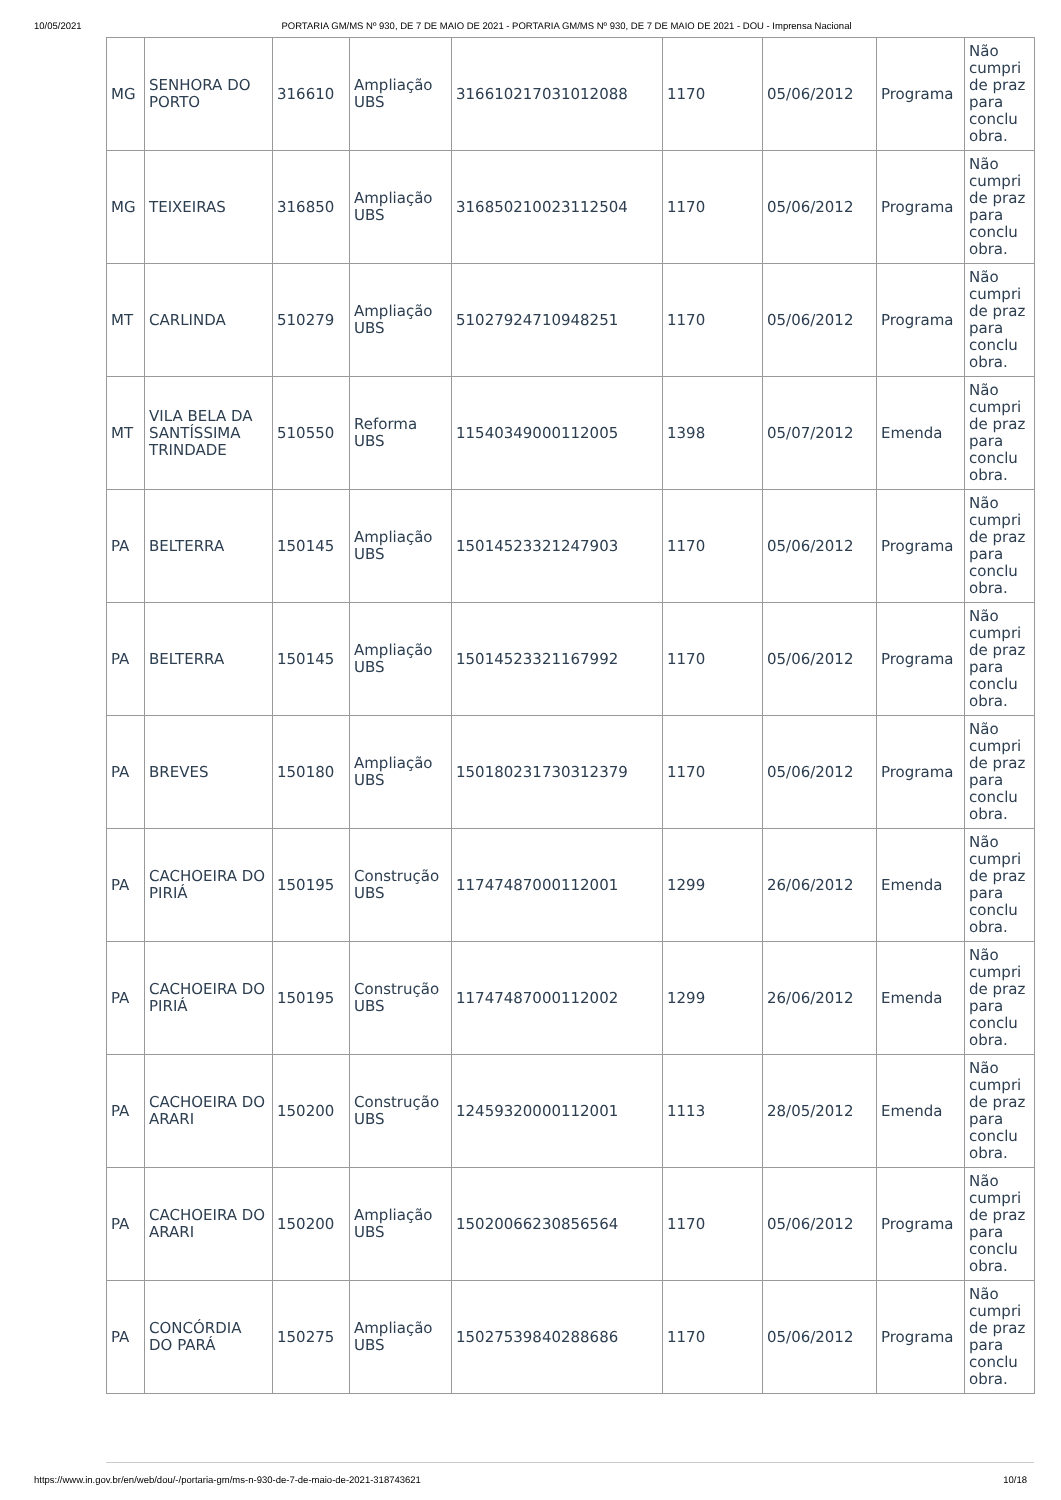10/05/2021 PORTARIA GM/MS Nº 930, DE 7 DE MAIO DE 2021 - PORTARIA GM/MS Nº 930, DE 7 DE MAIO DE 2021 - DOU - Imprensa Nacional
| MG | SENHORA DO PORTO | 316610 | Ampliação UBS | 31661021703101208​8 | 1170 | 05/06/2012 | Programa | Não cumpri de praz para conclu obra. |
| MG | TEIXEIRAS | 316850 | Ampliação UBS | 316850210023112504 | 1170 | 05/06/2012 | Programa | Não cumpri de praz para conclu obra. |
| MT | CARLINDA | 510279 | Ampliação UBS | 51027924710948251 | 1170 | 05/06/2012 | Programa | Não cumpri de praz para conclu obra. |
| MT | VILA BELA DA SANTÍSSIMA TRINDADE | 510550 | Reforma UBS | 11540349000112005 | 1398 | 05/07/2012 | Emenda | Não cumpri de praz para conclu obra. |
| PA | BELTERRA | 150145 | Ampliação UBS | 15014523321247903 | 1170 | 05/06/2012 | Programa | Não cumpri de praz para conclu obra. |
| PA | BELTERRA | 150145 | Ampliação UBS | 15014523321167992 | 1170 | 05/06/2012 | Programa | Não cumpri de praz para conclu obra. |
| PA | BREVES | 150180 | Ampliação UBS | 150180231730312379 | 1170 | 05/06/2012 | Programa | Não cumpri de praz para conclu obra. |
| PA | CACHOEIRA DO PIRIÁ | 150195 | Construção UBS | 11747487000112001 | 1299 | 26/06/2012 | Emenda | Não cumpri de praz para conclu obra. |
| PA | CACHOEIRA DO PIRIÁ | 150195 | Construção UBS | 11747487000112002 | 1299 | 26/06/2012 | Emenda | Não cumpri de praz para conclu obra. |
| PA | CACHOEIRA DO ARARI | 150200 | Construção UBS | 12459320000112001 | 1113 | 28/05/2012 | Emenda | Não cumpri de praz para conclu obra. |
| PA | CACHOEIRA DO ARARI | 150200 | Ampliação UBS | 15020066230856564 | 1170 | 05/06/2012 | Programa | Não cumpri de praz para conclu obra. |
| PA | CONCÓRDIA DO PARÁ | 150275 | Ampliação UBS | 15027539840288686 | 1170 | 05/06/2012 | Programa | Não cumpri de praz para conclu obra. |
https://www.in.gov.br/en/web/dou/-/portaria-gm/ms-n-930-de-7-de-maio-de-2021-318743621 10/18